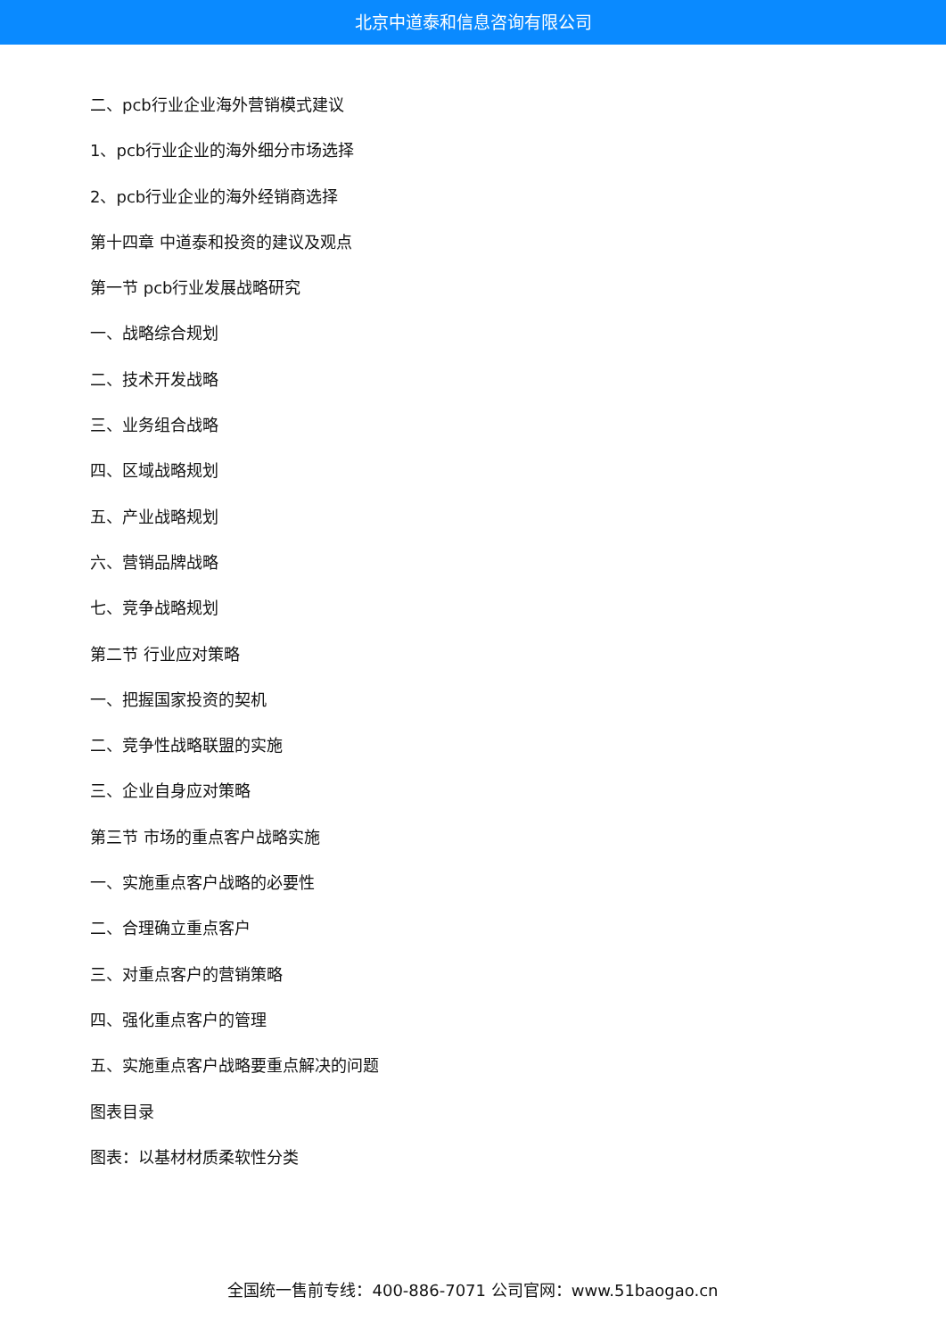北京中道泰和信息咨询有限公司
二、pcb行业企业海外营销模式建议
1、pcb行业企业的海外细分市场选择
2、pcb行业企业的海外经销商选择
第十四章 中道泰和投资的建议及观点
第一节 pcb行业发展战略研究
一、战略综合规划
二、技术开发战略
三、业务组合战略
四、区域战略规划
五、产业战略规划
六、营销品牌战略
七、竞争战略规划
第二节 行业应对策略
一、把握国家投资的契机
二、竞争性战略联盟的实施
三、企业自身应对策略
第三节 市场的重点客户战略实施
一、实施重点客户战略的必要性
二、合理确立重点客户
三、对重点客户的营销策略
四、强化重点客户的管理
五、实施重点客户战略要重点解决的问题
图表目录
图表：以基材材质柔软性分类
全国统一售前专线：400-886-7071 公司官网：www.51baogao.cn